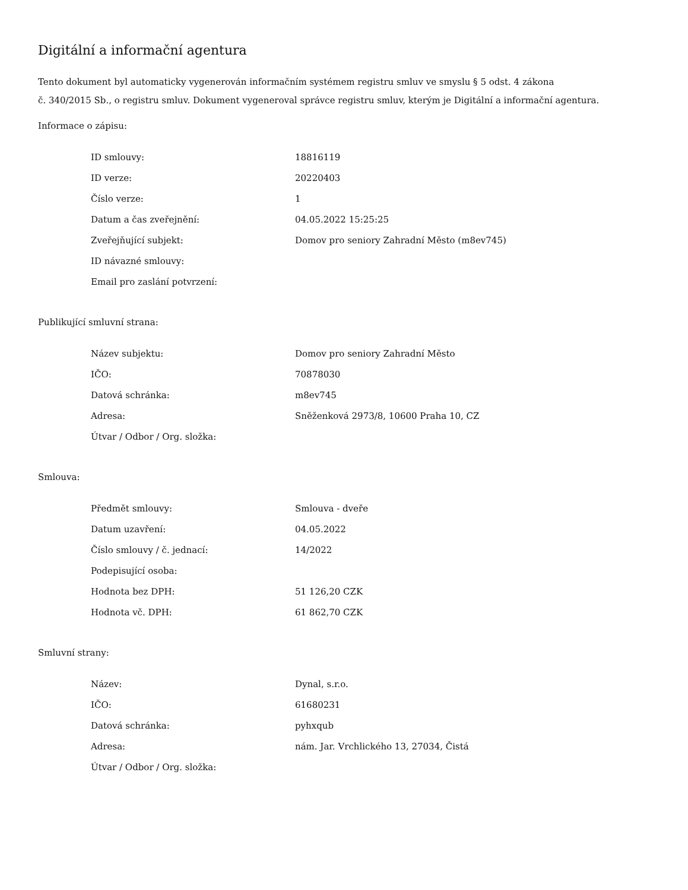Digitální a informační agentura
Tento dokument byl automaticky vygenerován informačním systémem registru smluv ve smyslu § 5 odst. 4 zákona
č. 340/2015 Sb., o registru smluv. Dokument vygeneroval správce registru smluv, kterým je Digitální a informační agentura.
Informace o zápisu:
| ID smlouvy: | 18816119 |
| ID verze: | 20220403 |
| Číslo verze: | 1 |
| Datum a čas zveřejnění: | 04.05.2022 15:25:25 |
| Zveřejňující subjekt: | Domov pro seniory Zahradní Město (m8ev745) |
| ID návazné smlouvy: | |
| Email pro zaslání potvrzení: | |
Publikující smluvní strana:
| Název subjektu: | Domov pro seniory Zahradní Město |
| IČO: | 70878030 |
| Datová schránka: | m8ev745 |
| Adresa: | Sněženková 2973/8, 10600 Praha 10, CZ |
| Útvar / Odbor / Org. složka: | |
Smlouva:
| Předmět smlouvy: | Smlouva - dveře |
| Datum uzavření: | 04.05.2022 |
| Číslo smlouvy / č. jednací: | 14/2022 |
| Podepisující osoba: | |
| Hodnota bez DPH: | 51 126,20 CZK |
| Hodnota vč. DPH: | 61 862,70 CZK |
Smluvní strany:
| Název: | Dynal, s.r.o. |
| IČO: | 61680231 |
| Datová schránka: | pyhxqub |
| Adresa: | nám. Jar. Vrchlického 13, 27034, Čistá |
| Útvar / Odbor / Org. složka: | |